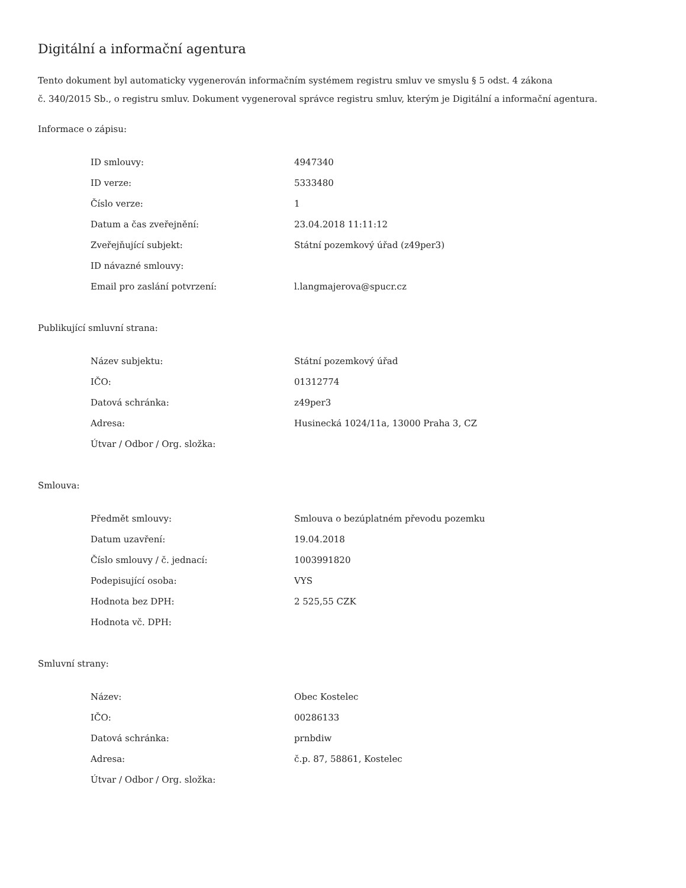Digitální a informační agentura
Tento dokument byl automaticky vygenerován informačním systémem registru smluv ve smyslu § 5 odst. 4 zákona
č. 340/2015 Sb., o registru smluv. Dokument vygeneroval správce registru smluv, kterým je Digitální a informační agentura.
Informace o zápisu:
| ID smlouvy: | 4947340 |
| ID verze: | 5333480 |
| Číslo verze: | 1 |
| Datum a čas zveřejnění: | 23.04.2018 11:11:12 |
| Zveřejňující subjekt: | Státní pozemkový úřad (z49per3) |
| ID návazné smlouvy: | |
| Email pro zaslání potvrzení: | l.langmajerova@spucr.cz |
Publikující smluvní strana:
| Název subjektu: | Státní pozemkový úřad |
| IČO: | 01312774 |
| Datová schránka: | z49per3 |
| Adresa: | Husinecká 1024/11a, 13000 Praha 3, CZ |
| Útvar / Odbor / Org. složka: | |
Smlouva:
| Předmět smlouvy: | Smlouva o bezúplatném převodu pozemku |
| Datum uzavření: | 19.04.2018 |
| Číslo smlouvy / č. jednací: | 1003991820 |
| Podepisující osoba: | VYS |
| Hodnota bez DPH: | 2 525,55 CZK |
| Hodnota vč. DPH: | |
Smluvní strany:
| Název: | Obec Kostelec |
| IČO: | 00286133 |
| Datová schránka: | prnbdiw |
| Adresa: | č.p. 87, 58861, Kostelec |
| Útvar / Odbor / Org. složka: | |